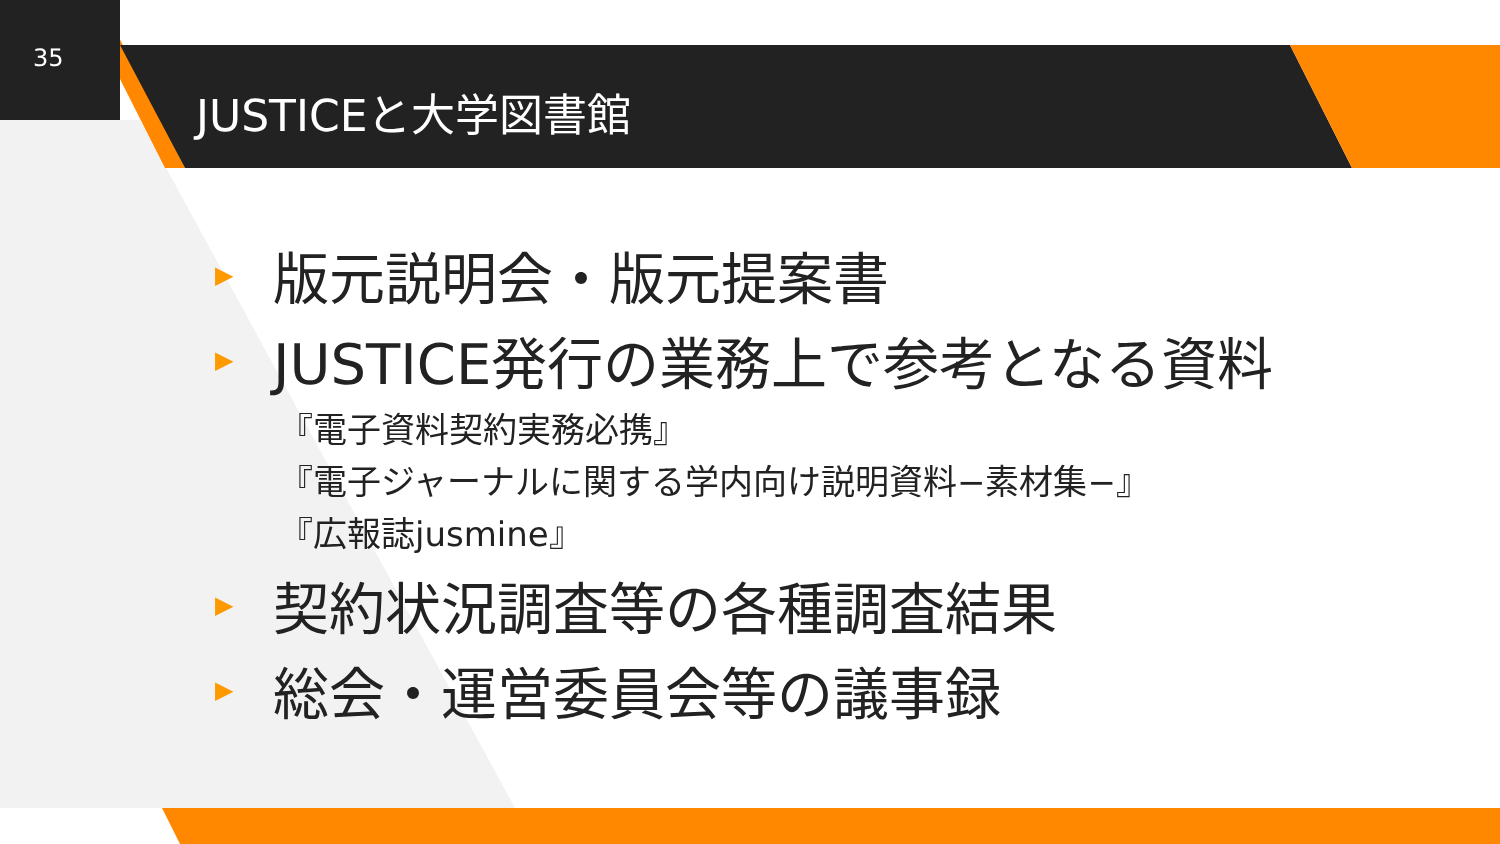35
JUSTICEと大学図書館
▶ 版元説明会・版元提案書
▶ JUSTICE発行の業務上で参考となる資料
『電子資料契約実務必携』
『電子ジャーナルに関する学内向け説明資料−素材集−』
『広報誌jusmine』
▶ 契約状況調査等の各種調査結果
▶ 総会・運営委員会等の議事録